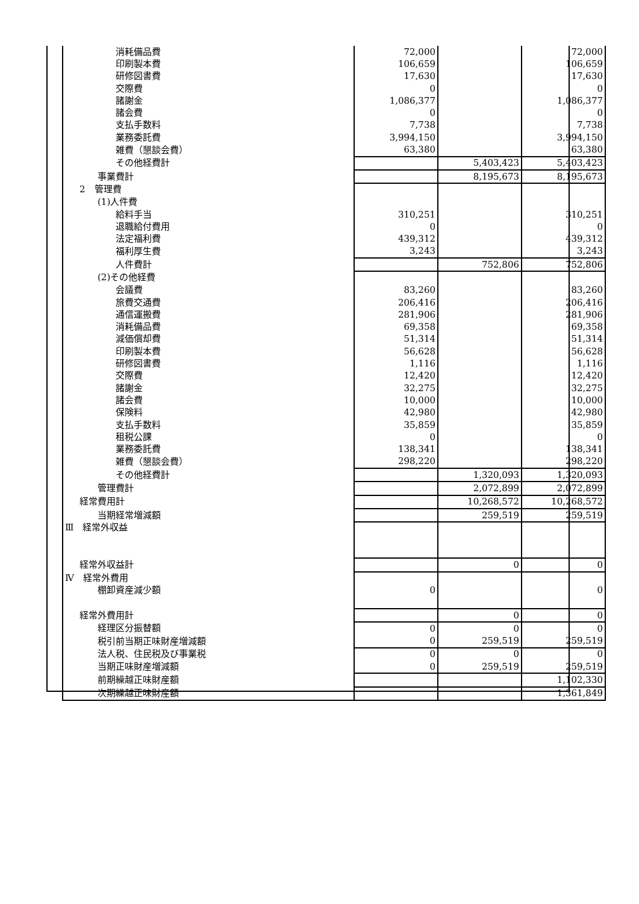| 消耗備品費 | 72,000 | | 72,000 |
| 印刷製本費 | 106,659 | | 106,659 |
| 研修図書費 | 17,630 | | 17,630 |
| 交際費 | 0 | | 0 |
| 諸謝金 | 1,086,377 | | 1,086,377 |
| 諸会費 | 0 | | 0 |
| 支払手数料 | 7,738 | | 7,738 |
| 業務委託費 | 3,994,150 | | 3,994,150 |
| 雑費（懇談会費） | 63,380 | | 63,380 |
| その他経費計 | | 5,403,423 | 5,403,423 |
| 事業費計 | | 8,195,673 | 8,195,673 |
| 2 管理費 | | | |
| (1)人件費 | | | |
| 給料手当 | 310,251 | | 310,251 |
| 退職給付費用 | 0 | | 0 |
| 法定福利費 | 439,312 | | 439,312 |
| 福利厚生費 | 3,243 | | 3,243 |
| 人件費計 | | 752,806 | 752,806 |
| (2)その他経費 | | | |
| 会議費 | 83,260 | | 83,260 |
| 旅費交通費 | 206,416 | | 206,416 |
| 通信運搬費 | 281,906 | | 281,906 |
| 消耗備品費 | 69,358 | | 69,358 |
| 減価償却費 | 51,314 | | 51,314 |
| 印刷製本費 | 56,628 | | 56,628 |
| 研修図書費 | 1,116 | | 1,116 |
| 交際費 | 12,420 | | 12,420 |
| 諸謝金 | 32,275 | | 32,275 |
| 諸会費 | 10,000 | | 10,000 |
| 保険料 | 42,980 | | 42,980 |
| 支払手数料 | 35,859 | | 35,859 |
| 租税公課 | 0 | | 0 |
| 業務委託費 | 138,341 | | 138,341 |
| 雑費（懇談会費） | 298,220 | | 298,220 |
| その他経費計 | | 1,320,093 | 1,320,093 |
| 管理費計 | | 2,072,899 | 2,072,899 |
| 経常費用計 | | 10,268,572 | 10,268,572 |
| 当期経常増減額 | | 259,519 | 259,519 |
| Ⅲ 経常外収益 | | | |
| 経常外収益計 | | 0 | 0 |
| Ⅳ 経常外費用 | | | |
| 棚卸資産減少額 | 0 | | 0 |
| 経常外費用計 | | 0 | 0 |
| 経理区分振替額 | 0 | 0 | 0 |
| 税引前当期正味財産増減額 | 0 | 259,519 | 259,519 |
| 法人税、住民税及び事業税 | 0 | 0 | 0 |
| 当期正味財産増減額 | 0 | 259,519 | 259,519 |
| 前期繰越正味財産額 | | | 1,102,330 |
| 次期繰越正味財産額 | | | 1,361,849 |